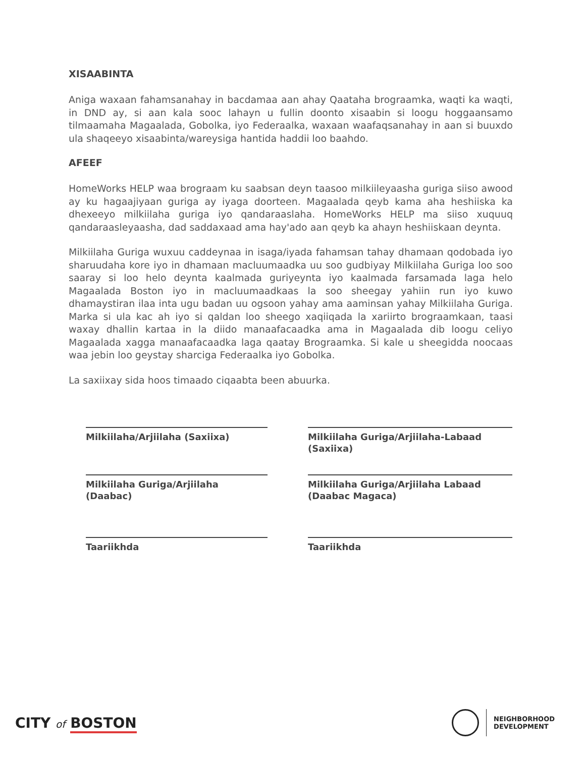XISAABINTA
Aniga waxaan fahamsanahay in bacdamaa aan ahay Qaataha brograamka, waqti ka waqti, in DND ay, si aan kala sooc lahayn u fullin doonto xisaabin si loogu hoggaansamo tilmaamaha Magaalada, Gobolka, iyo Federaalka, waxaan waafaqsanahay in aan si buuxdo ula shaqeeyo xisaabinta/wareysiga hantida haddii loo baahdo.
AFEEF
HomeWorks HELP waa brograam ku saabsan deyn taasoo milkiileyaasha guriga siiso awood ay ku hagaajiyaan guriga ay iyaga doorteen. Magaalada qeyb kama aha heshiiska ka dhexeeyo milkiilaha guriga iyo qandaraaslaha. HomeWorks HELP ma siiso xuquuq qandaraasleyaasha, dad saddaxaad ama hay'ado aan qeyb ka ahayn heshiiskaan deynta.
Milkiilaha Guriga wuxuu caddeynaa in isaga/iyada fahamsan tahay dhamaan qodobada iyo sharuudaha kore iyo in dhamaan macluumaadka uu soo gudbiyay Milkiilaha Guriga loo soo saaray si loo helo deynta kaalmada guriyeynta iyo kaalmada farsamada laga helo Magaalada Boston iyo in macluumaadkaas la soo sheegay yahiin run iyo kuwo dhamaystiran ilaa inta ugu badan uu ogsoon yahay ama aaminsan yahay Milkiilaha Guriga. Marka si ula kac ah iyo si qaldan loo sheego xaqiiqada la xariirto brograamkaan, taasi waxay dhallin kartaa in la diido manaafacaadka ama in Magaalada dib loogu celiyo Magaalada xagga manaafacaadka laga qaatay Brograamka. Si kale u sheegidda noocaas waa jebin loo geystay sharciga Federaalka iyo Gobolka.
La saxiixay sida hoos timaado ciqaabta been abuurka.
Milkiilaha/Arjiilaha (Saxiixa)
Milkiilaha Guriga/Arjiilaha-Labaad (Saxiixa)
Milkiilaha Guriga/Arjiilaha (Daabac)
Milkiilaha Guriga/Arjiilaha Labaad (Daabac Magaca)
Taariikhda
Taariikhda
CITY of BOSTON
NEIGHBORHOOD
DEVELOPMENT